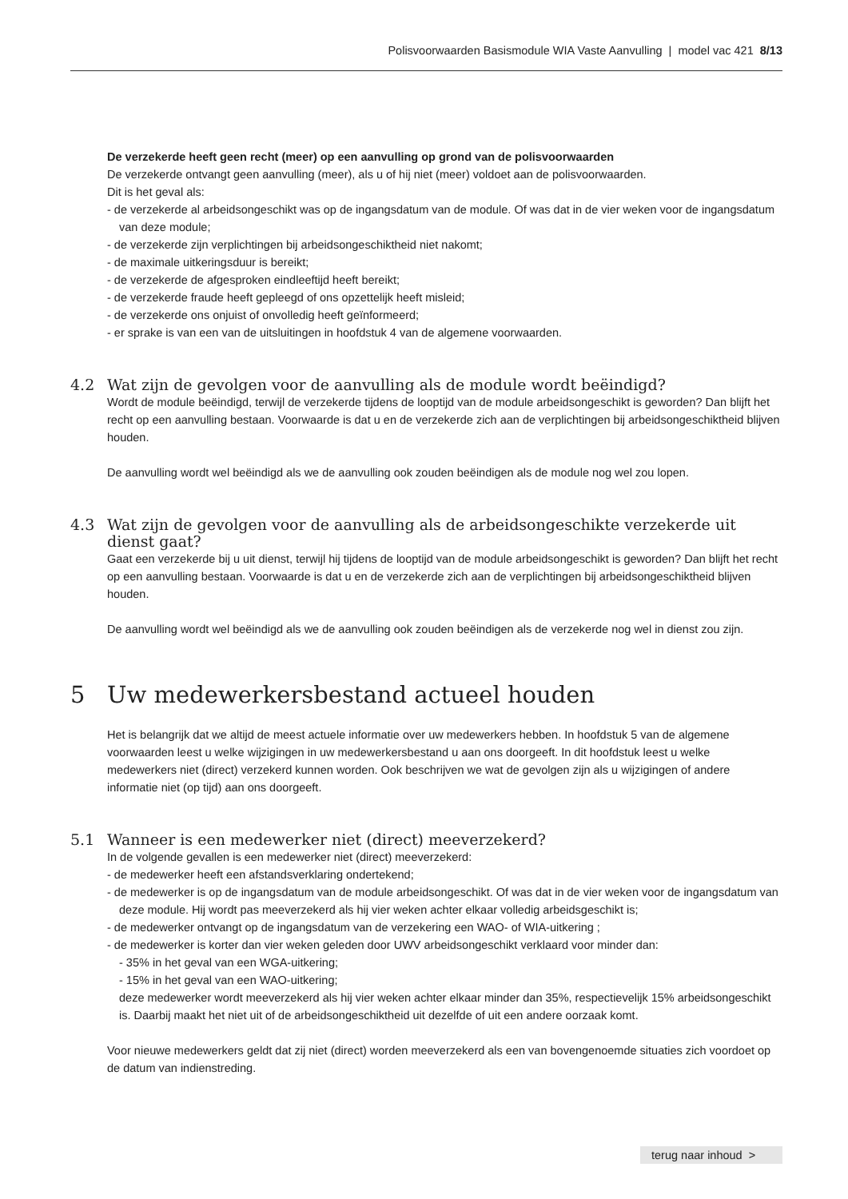Polisvoorwaarden Basismodule WIA Vaste Aanvulling | model vac 421 8/13
De verzekerde heeft geen recht (meer) op een aanvulling op grond van de polisvoorwaarden
De verzekerde ontvangt geen aanvulling (meer), als u of hij niet (meer) voldoet aan de polisvoorwaarden.
Dit is het geval als:
- de verzekerde al arbeidsongeschikt was op de ingangsdatum van de module. Of was dat in de vier weken voor de ingangsdatum van deze module;
- de verzekerde zijn verplichtingen bij arbeidsongeschiktheid niet nakomt;
- de maximale uitkeringsduur is bereikt;
- de verzekerde de afgesproken eindleeftijd heeft bereikt;
- de verzekerde fraude heeft gepleegd of ons opzettelijk heeft misleid;
- de verzekerde ons onjuist of onvolledig heeft geïnformeerd;
- er sprake is van een van de uitsluitingen in hoofdstuk 4 van de algemene voorwaarden.
4.2 Wat zijn de gevolgen voor de aanvulling als de module wordt beëindigd?
Wordt de module beëindigd, terwijl de verzekerde tijdens de looptijd van de module arbeidsongeschikt is geworden? Dan blijft het recht op een aanvulling bestaan. Voorwaarde is dat u en de verzekerde zich aan de verplichtingen bij arbeidsongeschiktheid blijven houden.
De aanvulling wordt wel beëindigd als we de aanvulling ook zouden beëindigen als de module nog wel zou lopen.
4.3 Wat zijn de gevolgen voor de aanvulling als de arbeidsongeschikte verzekerde uit dienst gaat?
Gaat een verzekerde bij u uit dienst, terwijl hij tijdens de looptijd van de module arbeidsongeschikt is geworden? Dan blijft het recht op een aanvulling bestaan. Voorwaarde is dat u en de verzekerde zich aan de verplichtingen bij arbeidsongeschiktheid blijven houden.
De aanvulling wordt wel beëindigd als we de aanvulling ook zouden beëindigen als de verzekerde nog wel in dienst zou zijn.
5 Uw medewerkersbestand actueel houden
Het is belangrijk dat we altijd de meest actuele informatie over uw medewerkers hebben. In hoofdstuk 5 van de algemene voorwaarden leest u welke wijzigingen in uw medewerkersbestand u aan ons doorgeeft. In dit hoofdstuk leest u welke medewerkers niet (direct) verzekerd kunnen worden. Ook beschrijven we wat de gevolgen zijn als u wijzigingen of andere informatie niet (op tijd) aan ons doorgeeft.
5.1 Wanneer is een medewerker niet (direct) meeverzekerd?
In de volgende gevallen is een medewerker niet (direct) meeverzekerd:
- de medewerker heeft een afstandsverklaring ondertekend;
- de medewerker is op de ingangsdatum van de module arbeidsongeschikt. Of was dat in de vier weken voor de ingangsdatum van deze module. Hij wordt pas meeverzekerd als hij vier weken achter elkaar volledig arbeidsgeschikt is;
- de medewerker ontvangt op de ingangsdatum van de verzekering een WAO- of WIA-uitkering ;
- de medewerker is korter dan vier weken geleden door UWV arbeidsongeschikt verklaard voor minder dan:
- 35% in het geval van een WGA-uitkering;
- 15% in het geval van een WAO-uitkering;
deze medewerker wordt meeverzekerd als hij vier weken achter elkaar minder dan 35%, respectievelijk 15% arbeidsongeschikt is. Daarbij maakt het niet uit of de arbeidsongeschiktheid uit dezelfde of uit een andere oorzaak komt.
Voor nieuwe medewerkers geldt dat zij niet (direct) worden meeverzekerd als een van bovengenoemde situaties zich voordoet op de datum van indienstreding.
terug naar inhoud >